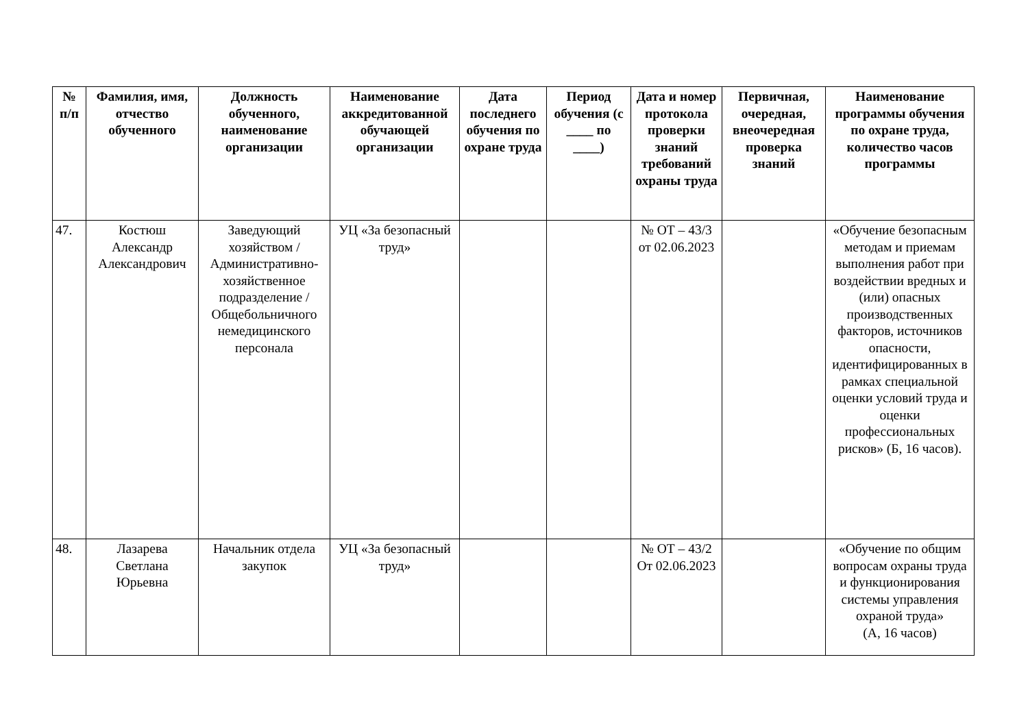| № п/п | Фамилия, имя, отчество обученного | Должность обученного, наименование организации | Наименование аккредитованной обучающей организации | Дата последнего обучения по охране труда | Период обучения (с ____ по ____) | Дата и номер протокола проверки знаний требований охраны труда | Первичная, очередная, внеочередная проверка знаний | Наименование программы обучения по охране труда, количество часов программы |
| --- | --- | --- | --- | --- | --- | --- | --- | --- |
| 47. | Костюш Александр Александрович | Заведующий хозяйством / Административно-хозяйственное подразделение / Общебольничного немедицинского персонала | УЦ «За безопасный труд» | | | № ОТ – 43/3 от 02.06.2023 | | «Обучение безопасным методам и приемам выполнения работ при воздействии вредных и (или) опасных производственных факторов, источников опасности, идентифицированных в рамках специальной оценки условий труда и оценки профессиональных рисков» (Б, 16 часов). |
| 48. | Лазарева Светлана Юрьевна | Начальник отдела закупок | УЦ «За безопасный труд» | | | № ОТ – 43/2 От 02.06.2023 | | «Обучение по общим вопросам охраны труда и функционирования системы управления охраной труда» (А, 16 часов) |